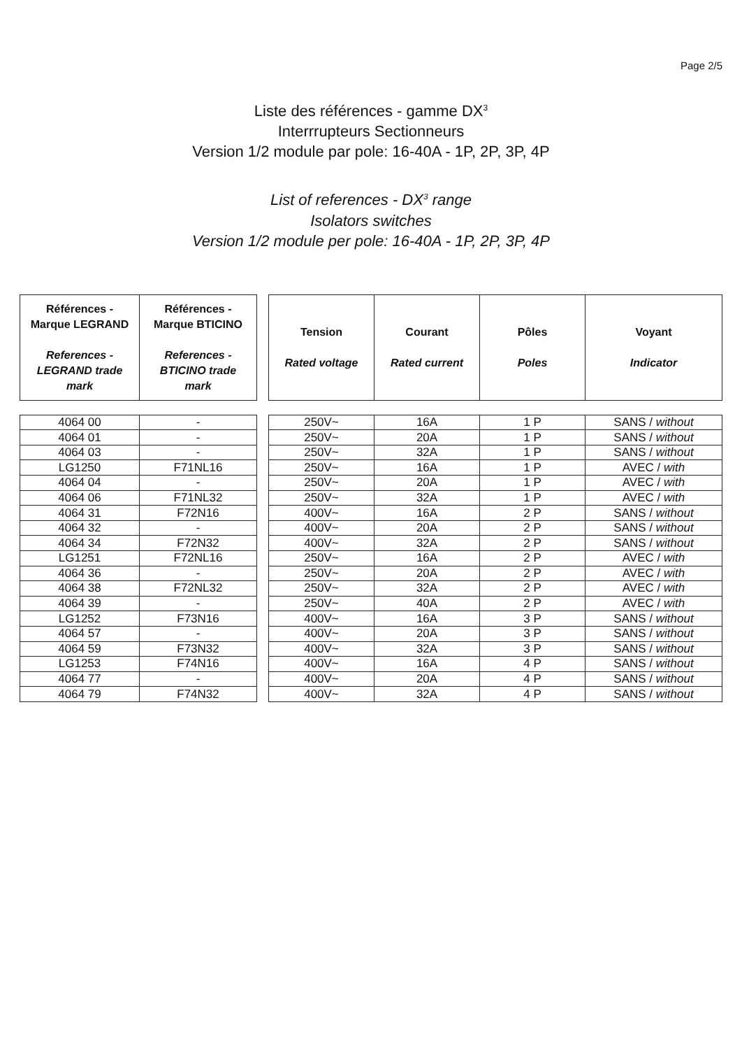Page 2/5
Liste des références - gamme DX<sup>3</sup>
Interrrupteurs Sectionneurs
Version 1/2 module par pole: 16-40A - 1P, 2P, 3P, 4P
List of references - DX<sup>3</sup> range
Isolators switches
Version 1/2 module per pole: 16-40A - 1P, 2P, 3P, 4P
| Références - Marque LEGRAND References - LEGRAND trade mark | Références - Marque BTICINO References - BTICINO trade mark |
| --- | --- |
| 4064 00 | - |
| 4064 01 | - |
| 4064 03 | - |
| LG1250 | F71NL16 |
| 4064 04 | - |
| 4064 06 | F71NL32 |
| 4064 31 | F72N16 |
| 4064 32 | - |
| 4064 34 | F72N32 |
| LG1251 | F72NL16 |
| 4064 36 | - |
| 4064 38 | F72NL32 |
| 4064 39 | - |
| LG1252 | F73N16 |
| 4064 57 | - |
| 4064 59 | F73N32 |
| LG1253 | F74N16 |
| 4064 77 | - |
| 4064 79 | F74N32 |
| Tension Rated voltage | Courant Rated current | Pôles Poles | Voyant Indicator |
| --- | --- | --- | --- |
| 250V~ | 16A | 1 P | SANS / without |
| 250V~ | 20A | 1 P | SANS / without |
| 250V~ | 32A | 1 P | SANS / without |
| 250V~ | 16A | 1 P | AVEC / with |
| 250V~ | 20A | 1 P | AVEC / with |
| 250V~ | 32A | 1 P | AVEC / with |
| 400V~ | 16A | 2 P | SANS / without |
| 400V~ | 20A | 2 P | SANS / without |
| 400V~ | 32A | 2 P | SANS / without |
| 250V~ | 16A | 2 P | AVEC / with |
| 250V~ | 20A | 2 P | AVEC / with |
| 250V~ | 32A | 2 P | AVEC / with |
| 250V~ | 40A | 2 P | AVEC / with |
| 400V~ | 16A | 3 P | SANS / without |
| 400V~ | 20A | 3 P | SANS / without |
| 400V~ | 32A | 3 P | SANS / without |
| 400V~ | 16A | 4 P | SANS / without |
| 400V~ | 20A | 4 P | SANS / without |
| 400V~ | 32A | 4 P | SANS / without |